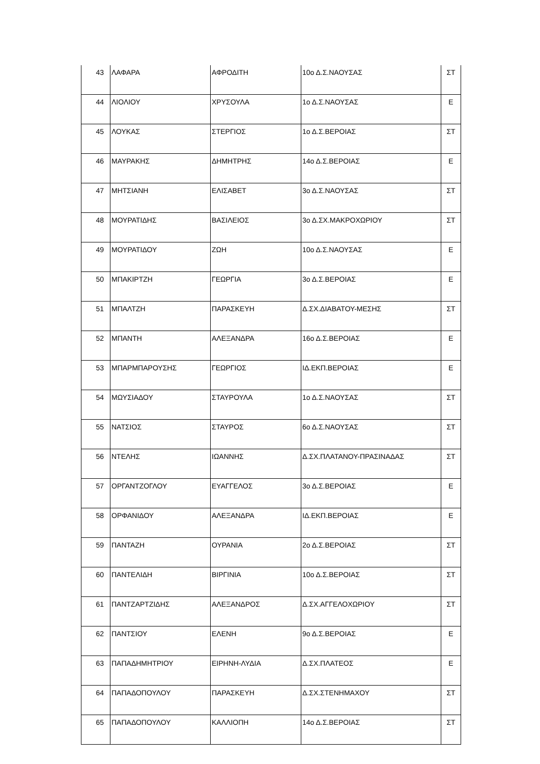| 43 | ΛΑΦΑΡΑ | ΑΦΡΟΔΙΤΗ | 10ο Δ.Σ.ΝΑΟΥΣΑΣ | ΣΤ |
| 44 | ΛΙΟΛΙΟΥ | ΧΡΥΣΟΥΛΑ | 1ο Δ.Σ.ΝΑΟΥΣΑΣ | Ε |
| 45 | ΛΟΥΚΑΣ | ΣΤΕΡΓΙΟΣ | 1ο Δ.Σ.ΒΕΡΟΙΑΣ | ΣΤ |
| 46 | ΜΑΥΡΑΚΗΣ | ΔΗΜΗΤΡΗΣ | 14ο Δ.Σ.ΒΕΡΟΙΑΣ | Ε |
| 47 | ΜΗΤΣΙΑΝΗ | ΕΛΙΣΑΒΕΤ | 3ο Δ.Σ.ΝΑΟΥΣΑΣ | ΣΤ |
| 48 | ΜΟΥΡΑΤΙΔΗΣ | ΒΑΣΙΛΕΙΟΣ | 3ο Δ.ΣΧ.ΜΑΚΡΟΧΩΡΙΟΥ | ΣΤ |
| 49 | ΜΟΥΡΑΤΙΔΟΥ | ΖΩΗ | 10ο Δ.Σ.ΝΑΟΥΣΑΣ | Ε |
| 50 | ΜΠΑΚΙΡΤΖΗ | ΓΕΩΡΓΙΑ | 3ο Δ.Σ.ΒΕΡΟΙΑΣ | Ε |
| 51 | ΜΠΑΛΤΖΗ | ΠΑΡΑΣΚΕΥΗ | Δ.ΣΧ.ΔΙΑΒΑΤΟΥ-ΜΕΣΗΣ | ΣΤ |
| 52 | ΜΠΑΝΤΗ | ΑΛΕΞΑΝΔΡΑ | 16ο Δ.Σ.ΒΕΡΟΙΑΣ | Ε |
| 53 | ΜΠΑΡΜΠΑΡΟΥΣΗΣ | ΓΕΩΡΓΙΟΣ | ΙΔ.ΕΚΠ.ΒΕΡΟΙΑΣ | Ε |
| 54 | ΜΩΥΣΙΑΔΟΥ | ΣΤΑΥΡΟΥΛΑ | 1ο Δ.Σ.ΝΑΟΥΣΑΣ | ΣΤ |
| 55 | ΝΑΤΣΙΟΣ | ΣΤΑΥΡΟΣ | 6ο Δ.Σ.ΝΑΟΥΣΑΣ | ΣΤ |
| 56 | ΝΤΕΛΗΣ | ΙΩΑΝΝΗΣ | Δ.ΣΧ.ΠΛΑΤΑΝΟΥ-ΠΡΑΣΙΝΑΔΑΣ | ΣΤ |
| 57 | ΟΡΓΑΝΤΖΟΓΛΟΥ | ΕΥΑΓΓΕΛΟΣ | 3ο Δ.Σ.ΒΕΡΟΙΑΣ | Ε |
| 58 | ΟΡΦΑΝΙΔΟΥ | ΑΛΕΞΑΝΔΡΑ | ΙΔ.ΕΚΠ.ΒΕΡΟΙΑΣ | Ε |
| 59 | ΠΑΝΤΑΖΗ | ΟΥΡΑΝΙΑ | 2ο Δ.Σ.ΒΕΡΟΙΑΣ | ΣΤ |
| 60 | ΠΑΝΤΕΛΙΔΗ | ΒΙΡΓΙΝΙΑ | 10ο Δ.Σ.ΒΕΡΟΙΑΣ | ΣΤ |
| 61 | ΠΑΝΤΖΑΡΤΖΙΔΗΣ | ΑΛΕΞΑΝΔΡΟΣ | Δ.ΣΧ.ΑΓΓΕΛΟΧΩΡΙΟΥ | ΣΤ |
| 62 | ΠΑΝΤΣΙΟΥ | ΕΛΕΝΗ | 9ο Δ.Σ.ΒΕΡΟΙΑΣ | Ε |
| 63 | ΠΑΠΑΔΗΜΗΤΡΙΟΥ | ΕΙΡΗΝΗ-ΛΥΔΙΑ | Δ.ΣΧ.ΠΛΑΤΕΟΣ | Ε |
| 64 | ΠΑΠΑΔΟΠΟΥΛΟΥ | ΠΑΡΑΣΚΕΥΗ | Δ.ΣΧ.ΣΤΕΝΗΜΑΧΟΥ | ΣΤ |
| 65 | ΠΑΠΑΔΟΠΟΥΛΟΥ | ΚΑΛΛΙΟΠΗ | 14ο Δ.Σ.ΒΕΡΟΙΑΣ | ΣΤ |